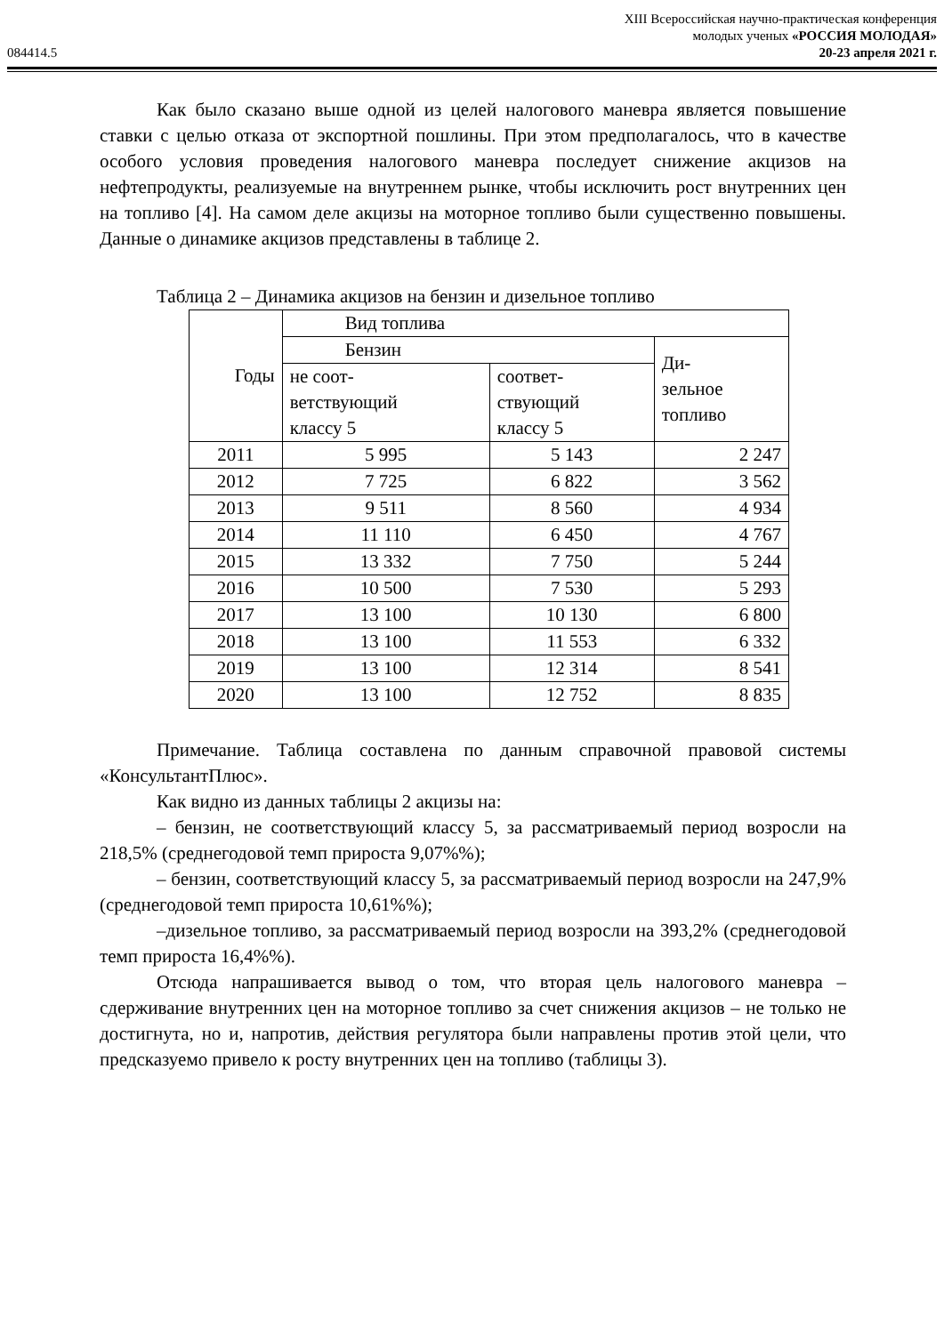XIII Всероссийская научно-практическая конференция
молодых ученых «РОССИЯ МОЛОДАЯ»
084414.5 20-23 апреля 2021 г.
Как было сказано выше одной из целей налогового маневра является повышение ставки с целью отказа от экспортной пошлины. При этом предполагалось, что в качестве особого условия проведения налогового маневра последует снижение акцизов на нефтепродукты, реализуемые на внутреннем рынке, чтобы исключить рост внутренних цен на топливо [4]. На самом деле акцизы на моторное топливо были существенно повышены. Данные о динамике акцизов представлены в таблице 2.
Таблица 2 – Динамика акцизов на бензин и дизельное топливо
| Годы | Вид топлива | | |
| --- | --- | --- | --- |
| | Бензин | | Ди- зельное топливо |
| | не соот- ветствующий классу 5 | соответ- ствующий классу 5 | |
| 2011 | 5 995 | 5 143 | 2 247 |
| 2012 | 7 725 | 6 822 | 3 562 |
| 2013 | 9 511 | 8 560 | 4 934 |
| 2014 | 11 110 | 6 450 | 4 767 |
| 2015 | 13 332 | 7 750 | 5 244 |
| 2016 | 10 500 | 7 530 | 5 293 |
| 2017 | 13 100 | 10 130 | 6 800 |
| 2018 | 13 100 | 11 553 | 6 332 |
| 2019 | 13 100 | 12 314 | 8 541 |
| 2020 | 13 100 | 12 752 | 8 835 |
Примечание. Таблица составлена по данным справочной правовой системы «КонсультантПлюс».
Как видно из данных таблицы 2 акцизы на:
– бензин, не соответствующий классу 5, за рассматриваемый период возросли на 218,5% (среднегодовой темп прироста 9,07%%);
– бензин, соответствующий классу 5, за рассматриваемый период возросли на 247,9% (среднегодовой темп прироста 10,61%%);
–дизельное топливо, за рассматриваемый период возросли на 393,2% (среднегодовой темп прироста 16,4%%).
Отсюда напрашивается вывод о том, что вторая цель налогового маневра – сдерживание внутренних цен на моторное топливо за счет снижения акцизов – не только не достигнута, но и, напротив, действия регулятора были направлены против этой цели, что предсказуемо привело к росту внутренних цен на топливо (таблицы 3).